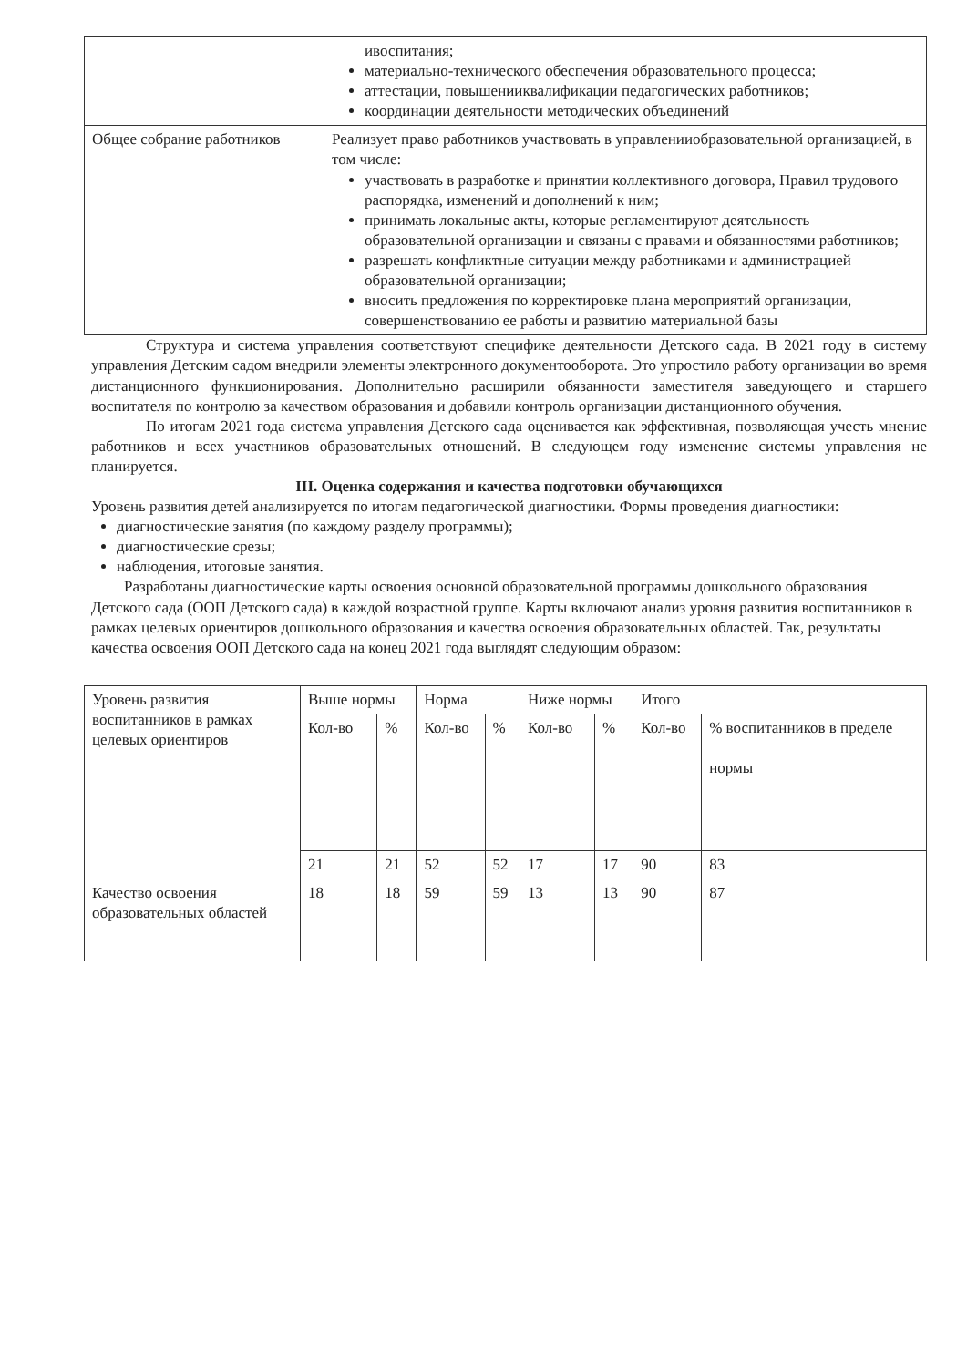| | ивоспитания; материально-технического обеспечения образовательного процесса; аттестации, повышенииквалификации педагогических работников; координации деятельности методических объединений |
| Общее собрание работников | Реализует право работников участвовать в управленииобразовательной организацией, в том числе: участвовать в разработке и принятии коллективного договора, Правил трудового распорядка, изменений и дополнений к ним; принимать локальные акты, которые регламентируют деятельность образовательной организации и связаны с правами и обязанностями работников; разрешать конфликтные ситуации между работниками и администрацией образовательной организации; вносить предложения по корректировке плана мероприятий организации, совершенствованию ее работы и развитию материальной базы |
Структура и система управления соответствуют специфике деятельности Детского сада. В 2021 году в систему управления Детским садом внедрили элементы электронного документооборота. Это упростило работу организации во время дистанционного функционирования. Дополнительно расширили обязанности заместителя заведующего и старшего воспитателя по контролю за качеством образования и добавили контроль организации дистанционного обучения.
По итогам 2021 года система управления Детского сада оценивается как эффективная, позволяющая учесть мнение работников и всех участников образовательных отношений. В следующем году изменение системы управления не планируется.
III. Оценка содержания и качества подготовки обучающихся
Уровень развития детей анализируется по итогам педагогической диагностики. Формы проведения диагностики:
диагностические занятия (по каждому разделу программы);
диагностические срезы;
наблюдения, итоговые занятия.
Разработаны диагностические карты освоения основной образовательной программы дошкольного образования Детского сада (ООП Детского сада) в каждой возрастной группе. Карты включают анализ уровня развития воспитанников в рамках целевых ориентиров дошкольного образования и качества освоения образовательных областей. Так, результаты качества освоения ООП Детского сада на конец 2021 года выглядят следующим образом:
| Уровень развития воспитанников в рамках целевых ориентиров | Выше нормы | | Норма | | Ниже нормы | | Итого | |
| --- | --- | --- | --- | --- | --- | --- | --- | --- |
| | Кол-во | % | Кол-во | % | Кол-во | % | Кол-во | % воспитанников в пределе нормы |
| | 21 | 21 | 52 | 52 | 17 | 17 | 90 | 83 |
| Качество освоения образовательных областей | 18 | 18 | 59 | 59 | 13 | 13 | 90 | 87 |